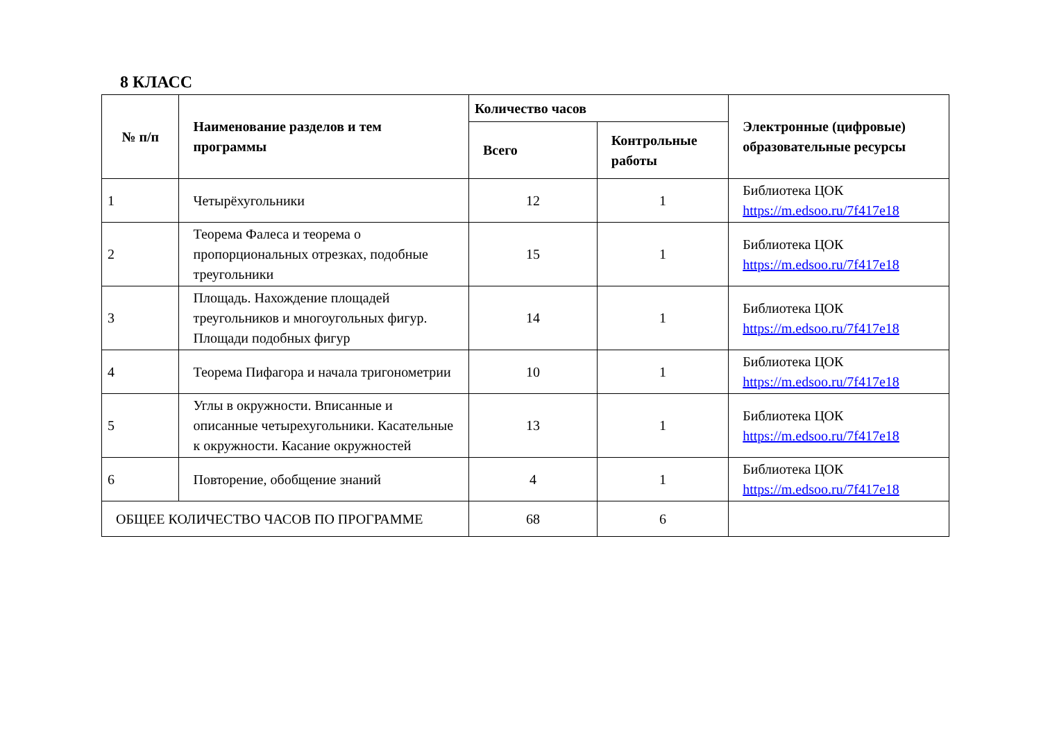8 КЛАСС
| № п/п | Наименование разделов и тем программы | Количество часов | | Электронные (цифровые) образовательные ресурсы |
| --- | --- | --- | --- | --- |
| | | Всего | Контрольные работы | |
| 1 | Четырёхугольники | 12 | 1 | Библиотека ЦОК https://m.edsoo.ru/7f417e18 |
| 2 | Теорема Фалеса и теорема о пропорциональных отрезках, подобные треугольники | 15 | 1 | Библиотека ЦОК https://m.edsoo.ru/7f417e18 |
| 3 | Площадь. Нахождение площадей треугольников и многоугольных фигур. Площади подобных фигур | 14 | 1 | Библиотека ЦОК https://m.edsoo.ru/7f417e18 |
| 4 | Теорема Пифагора и начала тригонометрии | 10 | 1 | Библиотека ЦОК https://m.edsoo.ru/7f417e18 |
| 5 | Углы в окружности. Вписанные и описанные четырехугольники. Касательные к окружности. Касание окружностей | 13 | 1 | Библиотека ЦОК https://m.edsoo.ru/7f417e18 |
| 6 | Повторение, обобщение знаний | 4 | 1 | Библиотека ЦОК https://m.edsoo.ru/7f417e18 |
| ОБЩЕЕ КОЛИЧЕСТВО ЧАСОВ ПО ПРОГРАММЕ | | 68 | 6 | |